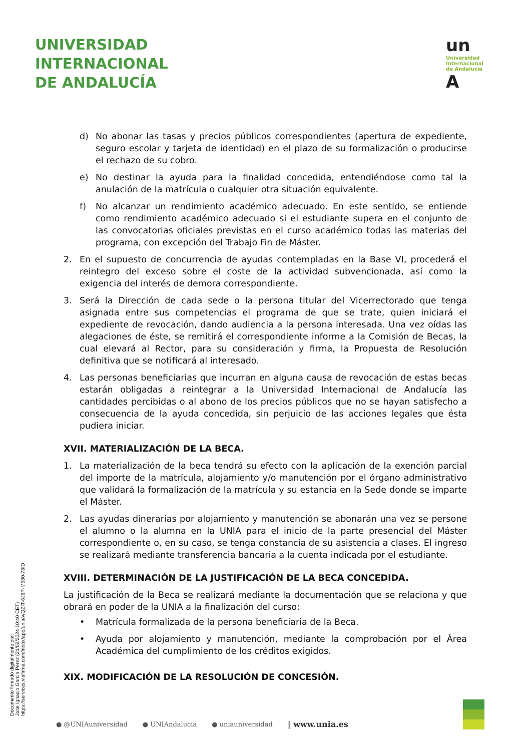UNIVERSIDAD
INTERNACIONAL
DE ANDALUCÍA
un
Universidad
Internacional
de Andalucía
A
d) No abonar las tasas y precios públicos correspondientes (apertura de expediente, seguro escolar y tarjeta de identidad) en el plazo de su formalización o producirse el rechazo de su cobro.
e) No destinar la ayuda para la finalidad concedida, entendiéndose como tal la anulación de la matrícula o cualquier otra situación equivalente.
f) No alcanzar un rendimiento académico adecuado. En este sentido, se entiende como rendimiento académico adecuado si el estudiante supera en el conjunto de las convocatorias oficiales previstas en el curso académico todas las materias del programa, con excepción del Trabajo Fin de Máster.
2. En el supuesto de concurrencia de ayudas contempladas en la Base VI, procederá el reintegro del exceso sobre el coste de la actividad subvencionada, así como la exigencia del interés de demora correspondiente.
3. Será la Dirección de cada sede o la persona titular del Vicerrectorado que tenga asignada entre sus competencias el programa de que se trate, quien iniciará el expediente de revocación, dando audiencia a la persona interesada. Una vez oídas las alegaciones de éste, se remitirá el correspondiente informe a la Comisión de Becas, la cual elevará al Rector, para su consideración y firma, la Propuesta de Resolución definitiva que se notificará al interesado.
4. Las personas beneficiarias que incurran en alguna causa de revocación de estas becas estarán obligadas a reintegrar a la Universidad Internacional de Andalucía las cantidades percibidas o al abono de los precios públicos que no se hayan satisfecho a consecuencia de la ayuda concedida, sin perjuicio de las acciones legales que ésta pudiera iniciar.
XVII. MATERIALIZACIÓN DE LA BECA.
1. La materialización de la beca tendrá su efecto con la aplicación de la exención parcial del importe de la matrícula, alojamiento y/o manutención por el órgano administrativo que validará la formalización de la matrícula y su estancia en la Sede donde se imparte el Máster.
2. Las ayudas dinerarias por alojamiento y manutención se abonarán una vez se persone el alumno o la alumna en la UNIA para el inicio de la parte presencial del Máster correspondiente o, en su caso, se tenga constancia de su asistencia a clases. El ingreso se realizará mediante transferencia bancaria a la cuenta indicada por el estudiante.
XVIII. DETERMINACIÓN DE LA JUSTIFICACIÓN DE LA BECA CONCEDIDA.
La justificación de la Beca se realizará mediante la documentación que se relaciona y que obrará en poder de la UNIA a la finalización del curso:
• Matrícula formalizada de la persona beneficiaria de la Beca.
• Ayuda por alojamiento y manutención, mediante la comprobación por el Área Académica del cumplimiento de los créditos exigidos.
XIX. MODIFICACIÓN DE LA RESOLUCIÓN DE CONCESIÓN.
Documento firmado digitalmente por:
Jose Ignacio Garcia Perez (21/02/2024 10:40 CET)
https://services.viafirma.com/inbox/app/unia/v/QZIT-6J9P-M630-73ID
● @UNIAuniversidad ● UNIAndalucia ● uniauniversidad | www.unia.es